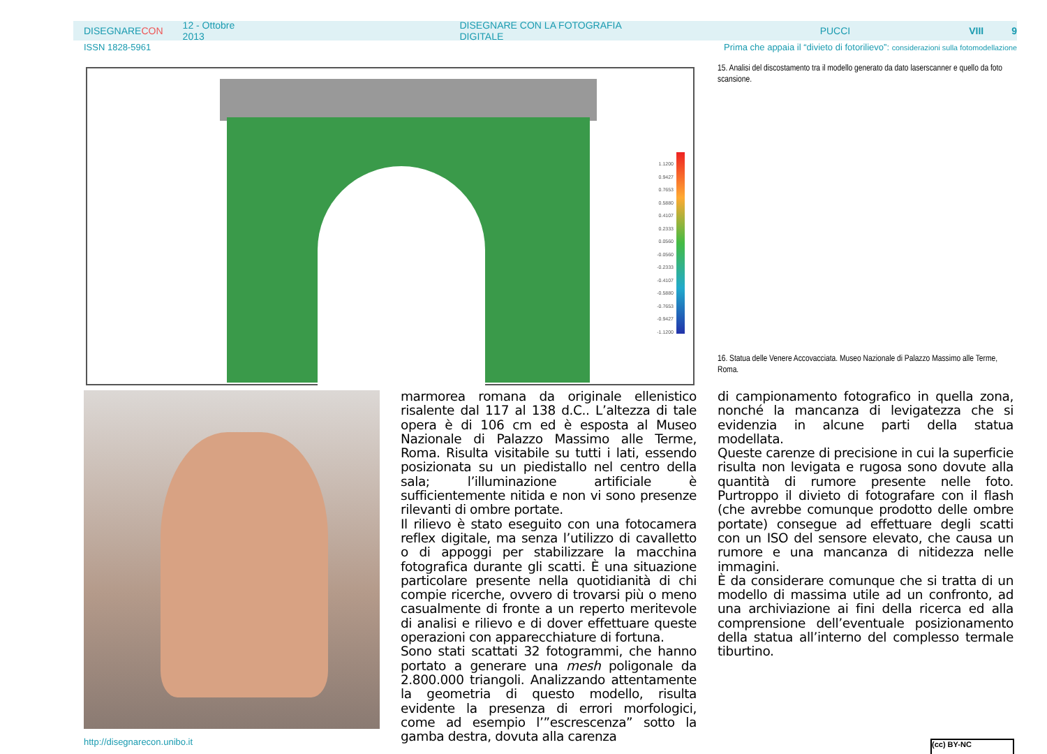DISEGNARECON 12 - Ottobre 2013 DISEGNARE CON LA FOTOGRAFIA DIGITALE PUCCI VIII 9
ISSN 1828-5961 Prima che appaia il “divieto di fotorilievo”: considerazioni sulla fotomodellazione
1.1200
0.9427
0.7653
0.5880
0.4107
0.2333
0.0560
-0.0560
-0.2333
-0.4107
-0.5880
-0.7653
-0.9427
-1.1200
15. Analisi del discostamento tra il modello generato da dato laserscanner e quello da foto scansione.
16. Statua delle Venere Accovacciata. Museo Nazionale di Palazzo Massimo alle Terme, Roma.
marmorea romana da originale ellenistico risalente dal 117 al 138 d.C.. L’altezza di tale opera è di 106 cm ed è esposta al Museo Nazionale di Palazzo Massimo alle Terme, Roma. Risulta visitabile su tutti i lati, essendo posizionata su un piedistallo nel centro della sala; l’illuminazione artificiale è sufficientemente nitida e non vi sono presenze rilevanti di ombre portate.
Il rilievo è stato eseguito con una fotocamera reflex digitale, ma senza l’utilizzo di cavalletto o di appoggi per stabilizzare la macchina fotografica durante gli scatti. È una situazione particolare presente nella quotidianità di chi compie ricerche, ovvero di trovarsi più o meno casualmente di fronte a un reperto meritevole di analisi e rilievo e di dover effettuare queste operazioni con apparecchiature di fortuna.
Sono stati scattati 32 fotogrammi, che hanno portato a generare una mesh poligonale da 2.800.000 triangoli. Analizzando attentamente la geometria di questo modello, risulta evidente la presenza di errori morfologici, come ad esempio l’”escrescenza” sotto la gamba destra, dovuta alla carenza
di campionamento fotografico in quella zona, nonché la mancanza di levigatezza che si evidenzia in alcune parti della statua modellata.
Queste carenze di precisione in cui la superficie risulta non levigata e rugosa sono dovute alla quantità di rumore presente nelle foto. Purtroppo il divieto di fotografare con il flash (che avrebbe comunque prodotto delle ombre portate) consegue ad effettuare degli scatti con un ISO del sensore elevato, che causa un rumore e una mancanza di nitidezza nelle immagini.
È da considerare comunque che si tratta di un modello di massima utile ad un confronto, ad una archiviazione ai fini della ricerca ed alla comprensione dell’eventuale posizionamento della statua all’interno del complesso termale tiburtino.
http://disegnarecon.unibo.it (cc) BY-NC